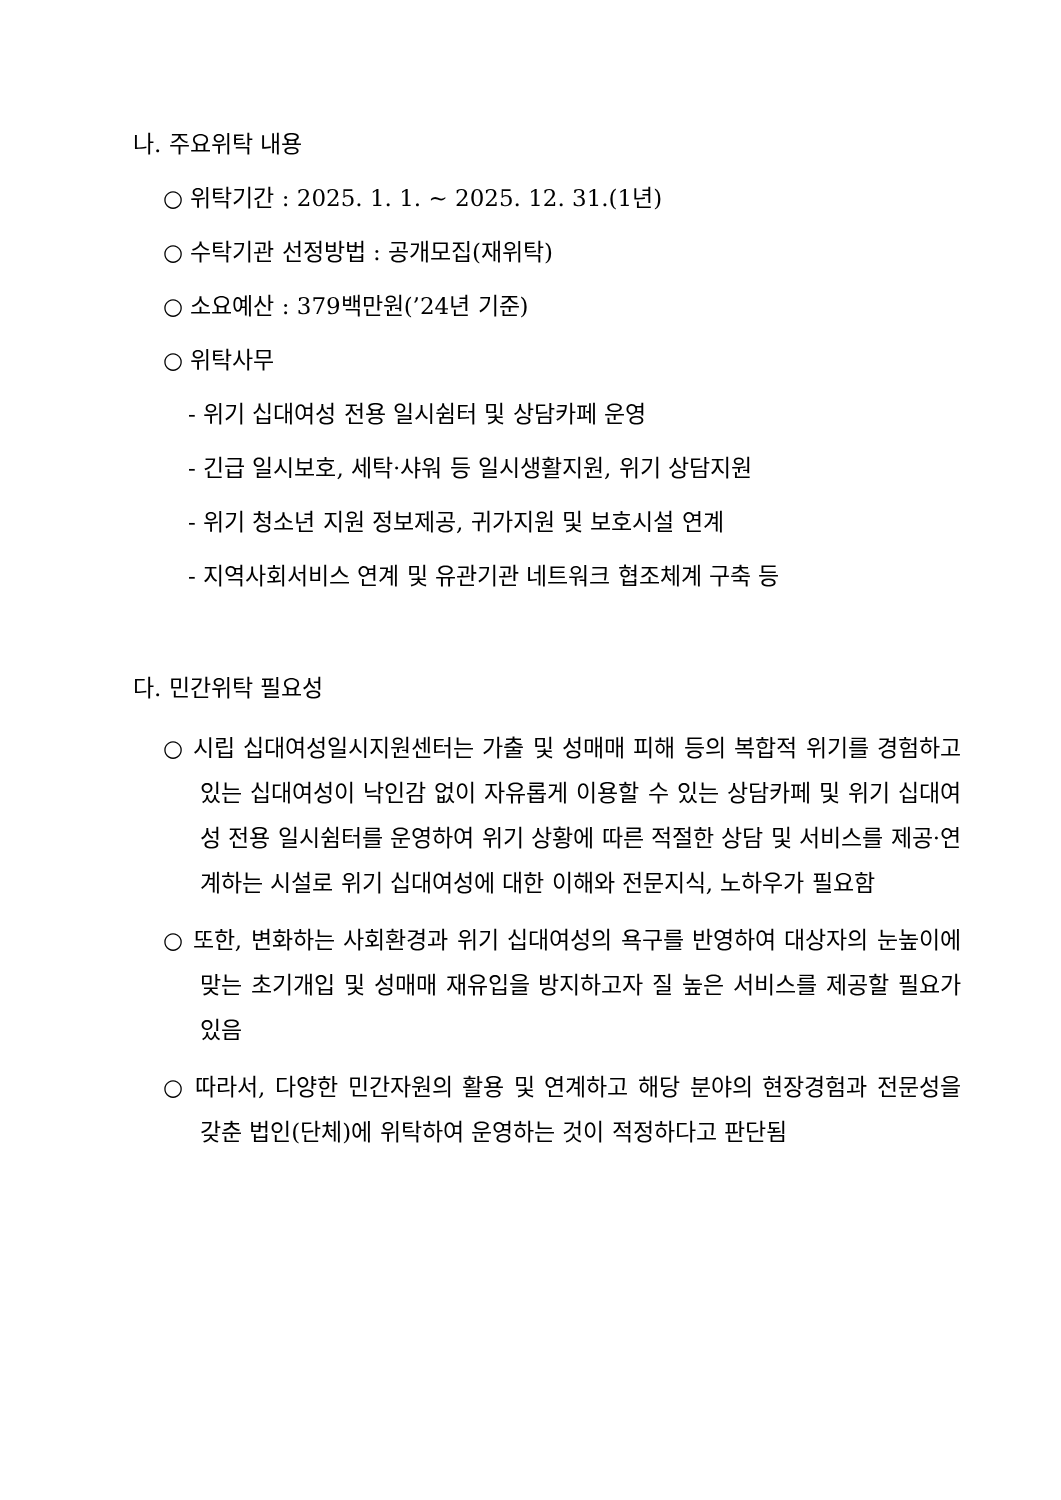나. 주요위탁 내용
○ 위탁기간 : 2025. 1. 1. ~ 2025. 12. 31.(1년)
○ 수탁기관 선정방법 : 공개모집(재위탁)
○ 소요예산 : 379백만원(’24년 기준)
○ 위탁사무
- 위기 십대여성 전용 일시쉼터 및 상담카페 운영
- 긴급 일시보호, 세탁·샤워 등 일시생활지원, 위기 상담지원
- 위기 청소년 지원 정보제공, 귀가지원 및 보호시설 연계
- 지역사회서비스 연계 및 유관기관 네트워크 협조체계 구축 등
다. 민간위탁 필요성
○ 시립 십대여성일시지원센터는 가출 및 성매매 피해 등의 복합적 위기를 경험하고 있는 십대여성이 낙인감 없이 자유롭게 이용할 수 있는 상담카페 및 위기 십대여성 전용 일시쉼터를 운영하여 위기 상황에 따른 적절한 상담 및 서비스를 제공·연계하는 시설로 위기 십대여성에 대한 이해와 전문지식, 노하우가 필요함
○ 또한, 변화하는 사회환경과 위기 십대여성의 욕구를 반영하여 대상자의 눈높이에 맞는 초기개입 및 성매매 재유입을 방지하고자 질 높은 서비스를 제공할 필요가 있음
○ 따라서, 다양한 민간자원의 활용 및 연계하고 해당 분야의 현장경험과 전문성을 갖춘 법인(단체)에 위탁하여 운영하는 것이 적정하다고 판단됨